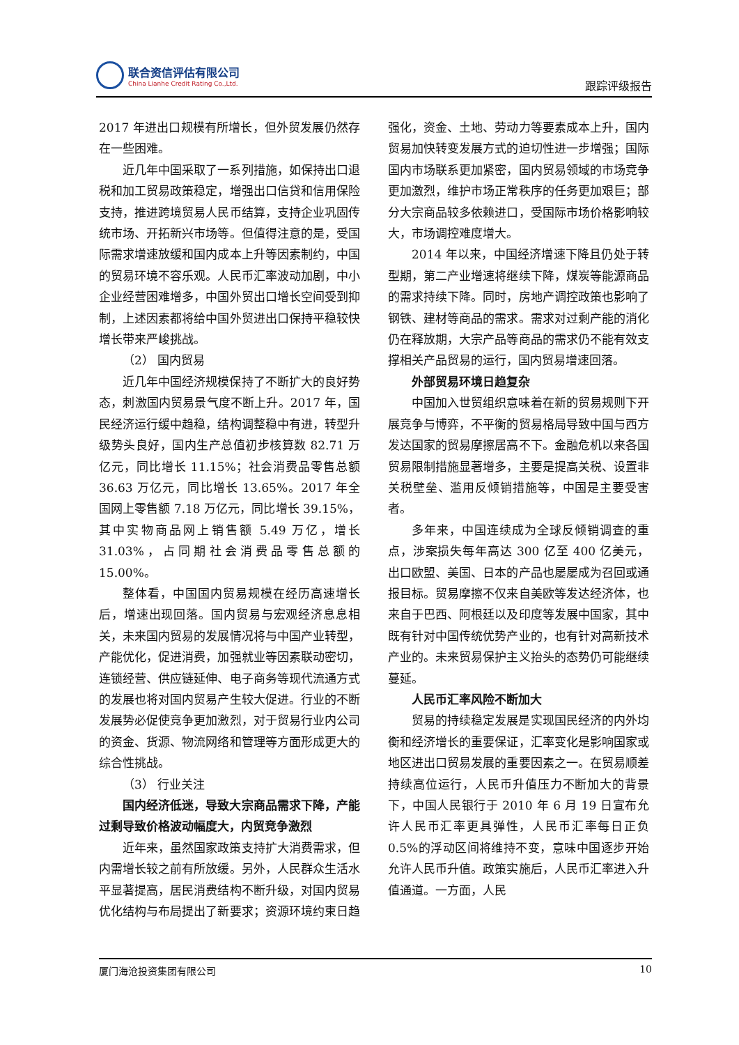联合资信评估有限公司
China Lianhe Credit Rating Co.,Ltd.
跟踪评级报告
2017 年进出口规模有所增长，但外贸发展仍然存在一些困难。
近几年中国采取了一系列措施，如保持出口退税和加工贸易政策稳定，增强出口信贷和信用保险支持，推进跨境贸易人民币结算，支持企业巩固传统市场、开拓新兴市场等。但值得注意的是，受国际需求增速放缓和国内成本上升等因素制约，中国的贸易环境不容乐观。人民币汇率波动加剧，中小企业经营困难增多，中国外贸出口增长空间受到抑制，上述因素都将给中国外贸进出口保持平稳较快增长带来严峻挑战。
（2） 国内贸易
近几年中国经济规模保持了不断扩大的良好势态，刺激国内贸易景气度不断上升。2017 年，国民经济运行缓中趋稳，结构调整稳中有进，转型升级势头良好，国内生产总值初步核算数 82.71 万亿元，同比增长 11.15%；社会消费品零售总额 36.63 万亿元，同比增长 13.65%。2017 年全国网上零售额 7.18 万亿元，同比增长 39.15%，其中实物商品网上销售额 5.49 万亿，增长 31.03%，占同期社会消费品零售总额的 15.00%。
整体看，中国国内贸易规模在经历高速增长后，增速出现回落。国内贸易与宏观经济息息相关，未来国内贸易的发展情况将与中国产业转型，产能优化，促进消费，加强就业等因素联动密切，连锁经营、供应链延伸、电子商务等现代流通方式的发展也将对国内贸易产生较大促进。行业的不断发展势必促使竞争更加激烈，对于贸易行业内公司的资金、货源、物流网络和管理等方面形成更大的综合性挑战。
（3） 行业关注
国内经济低迷，导致大宗商品需求下降，产能过剩导致价格波动幅度大，内贸竞争激烈
近年来，虽然国家政策支持扩大消费需求，但内需增长较之前有所放缓。另外，人民群众生活水平显著提高，居民消费结构不断升级，对国内贸易优化结构与布局提出了新要求；资源环境约束日趋强化，资金、土地、劳动力等要素成本上升，国内贸易加快转变发展方式的迫切性进一步增强；国际国内市场联系更加紧密，国内贸易领域的市场竞争更加激烈，维护市场正常秩序的任务更加艰巨；部分大宗商品较多依赖进口，受国际市场价格影响较大，市场调控难度增大。
2014 年以来，中国经济增速下降且仍处于转型期，第二产业增速将继续下降，煤炭等能源商品的需求持续下降。同时，房地产调控政策也影响了钢铁、建材等商品的需求。需求对过剩产能的消化仍在释放期，大宗产品等商品的需求仍不能有效支撑相关产品贸易的运行，国内贸易增速回落。
外部贸易环境日趋复杂
中国加入世贸组织意味着在新的贸易规则下开展竞争与博弈，不平衡的贸易格局导致中国与西方发达国家的贸易摩擦居高不下。金融危机以来各国贸易限制措施显著增多，主要是提高关税、设置非关税壁垒、滥用反倾销措施等，中国是主要受害者。
多年来，中国连续成为全球反倾销调查的重点，涉案损失每年高达 300 亿至 400 亿美元，出口欧盟、美国、日本的产品也屡屡成为召回或通报目标。贸易摩擦不仅来自美欧等发达经济体，也来自于巴西、阿根廷以及印度等发展中国家，其中既有针对中国传统优势产业的，也有针对高新技术产业的。未来贸易保护主义抬头的态势仍可能继续蔓延。
人民币汇率风险不断加大
贸易的持续稳定发展是实现国民经济的内外均衡和经济增长的重要保证，汇率变化是影响国家或地区进出口贸易发展的重要因素之一。在贸易顺差持续高位运行，人民币升值压力不断加大的背景下，中国人民银行于 2010 年 6 月 19 日宣布允许人民币汇率更具弹性，人民币汇率每日正负 0.5%的浮动区间将维持不变，意味中国逐步开始允许人民币升值。政策实施后，人民币汇率进入升值通道。一方面，人民
厦门海沧投资集团有限公司 10